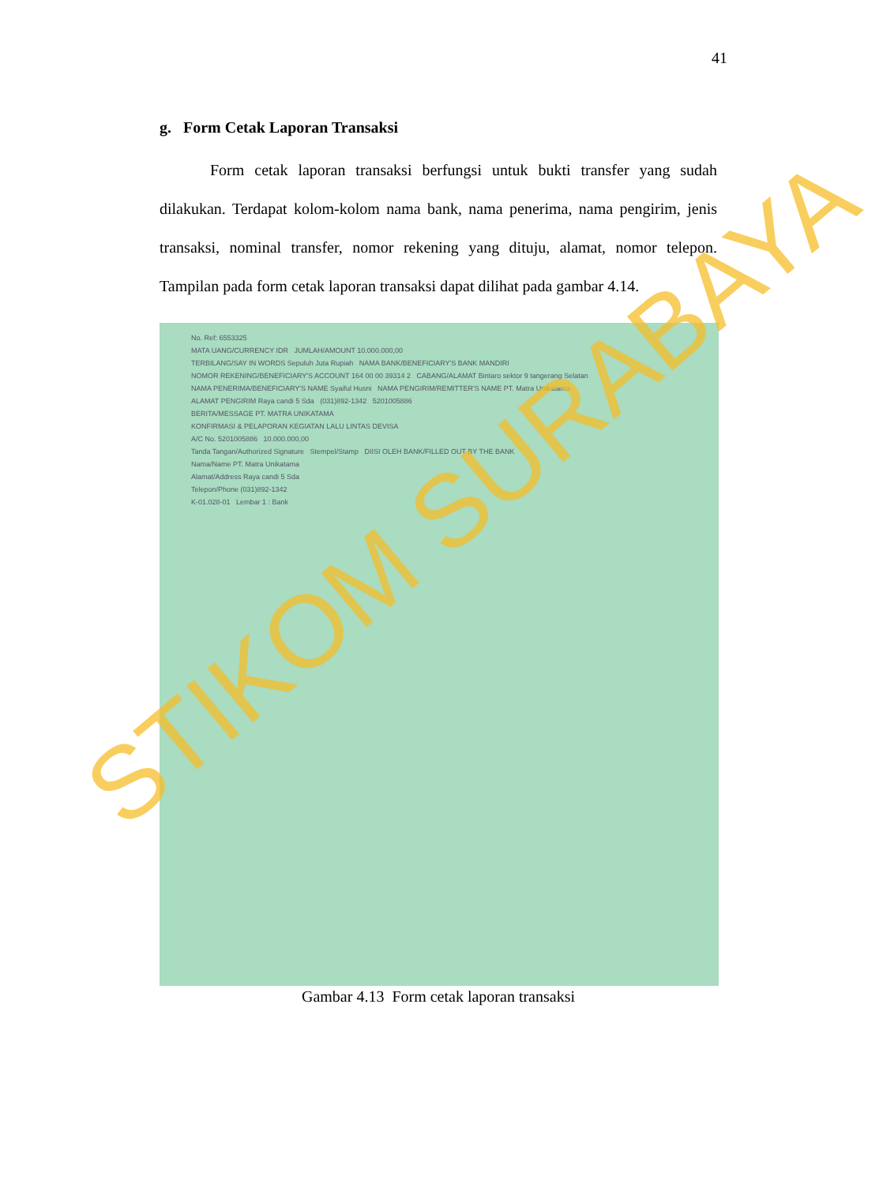41
g. Form Cetak Laporan Transaksi
Form cetak laporan transaksi berfungsi untuk bukti transfer yang sudah dilakukan. Terdapat kolom-kolom nama bank, nama penerima, nama pengirim, jenis transaksi, nominal transfer, nomor rekening yang dituju, alamat, nomor telepon. Tampilan pada form cetak laporan transaksi dapat dilihat pada gambar 4.14.
No. Ref: 6553325
MATA UANG/CURRENCY IDR JUMLAH/AMOUNT 10.000.000,00
TERBILANG/SAY IN WORDS Sepuluh Juta Rupiah NAMA BANK/BENEFICIARY'S BANK MANDIRI
NOMOR REKENING/BENEFICIARY'S ACCOUNT 164 00 00 39314 2 CABANG/ALAMAT Bintaro sektor 9 tangerang Selatan
NAMA PENERIMA/BENEFICIARY'S NAME Syaiful Husni NAMA PENGIRIM/REMITTER'S NAME PT. Matra Unikatama
ALAMAT PENGIRIM Raya candi 5 Sda (031)892-1342 5201005886
BERITA/MESSAGE PT. MATRA UNIKATAMA
KONFIRMASI & PELAPORAN KEGIATAN LALU LINTAS DEVISA
A/C No. 5201005886 10.000.000,00
Tanda Tangan/Authorized Signature Stempel/Stamp DIISI OLEH BANK/FILLED OUT BY THE BANK
Nama/Name PT. Matra Unikatama
Alamat/Address Raya candi 5 Sda
Telepon/Phone (031)892-1342
K-01.028-01 Lembar 1 : Bank
Gambar 4.13 Form cetak laporan transaksi
STIKOM SURABAYA